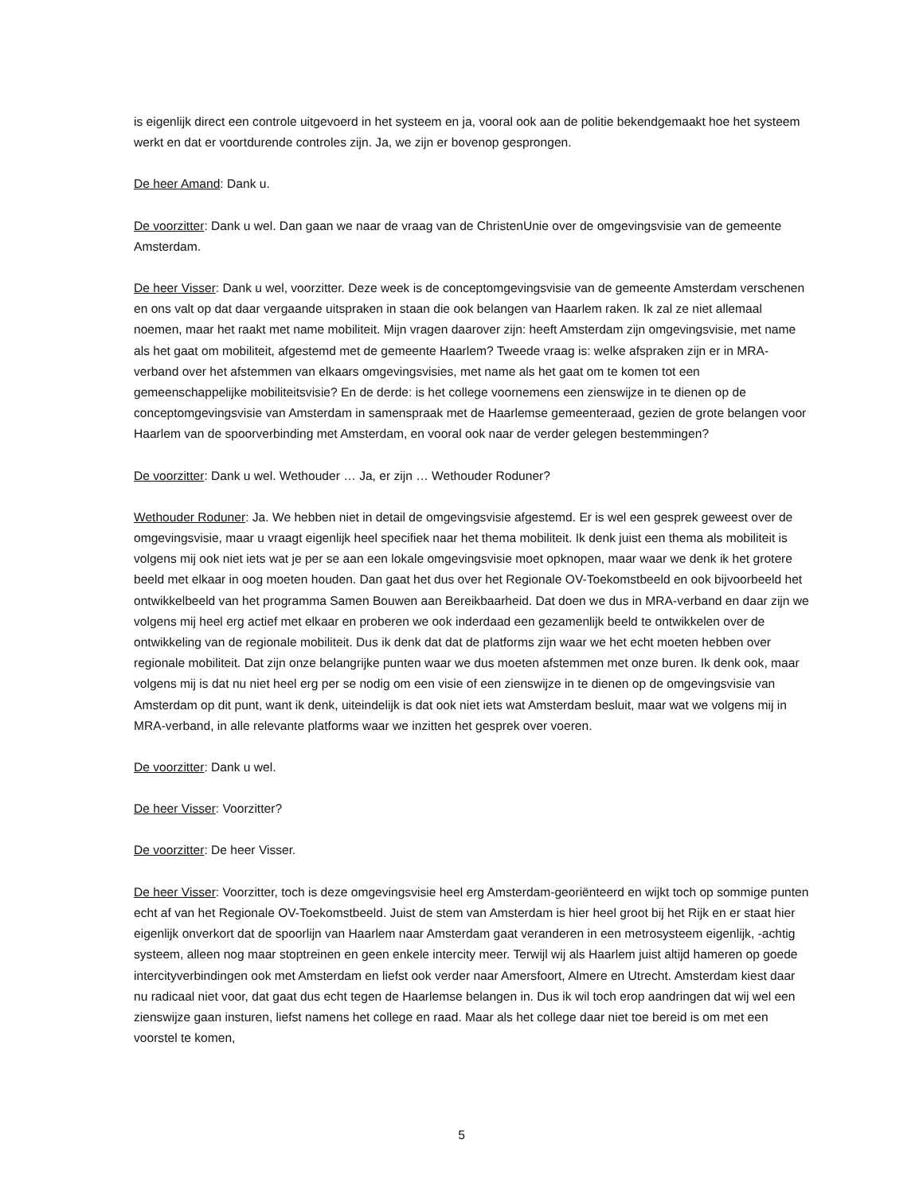is eigenlijk direct een controle uitgevoerd in het systeem en ja, vooral ook aan de politie bekendgemaakt hoe het systeem werkt en dat er voortdurende controles zijn. Ja, we zijn er bovenop gesprongen.
De heer Amand: Dank u.
De voorzitter: Dank u wel. Dan gaan we naar de vraag van de ChristenUnie over de omgevingsvisie van de gemeente Amsterdam.
De heer Visser: Dank u wel, voorzitter. Deze week is de conceptomgevingsvisie van de gemeente Amsterdam verschenen en ons valt op dat daar vergaande uitspraken in staan die ook belangen van Haarlem raken. Ik zal ze niet allemaal noemen, maar het raakt met name mobiliteit. Mijn vragen daarover zijn: heeft Amsterdam zijn omgevingsvisie, met name als het gaat om mobiliteit, afgestemd met de gemeente Haarlem? Tweede vraag is: welke afspraken zijn er in MRA-verband over het afstemmen van elkaars omgevingsvisies, met name als het gaat om te komen tot een gemeenschappelijke mobiliteitsvisie? En de derde: is het college voornemens een zienswijze in te dienen op de conceptomgevingsvisie van Amsterdam in samenspraak met de Haarlemse gemeenteraad, gezien de grote belangen voor Haarlem van de spoorverbinding met Amsterdam, en vooral ook naar de verder gelegen bestemmingen?
De voorzitter: Dank u wel. Wethouder … Ja, er zijn … Wethouder Roduner?
Wethouder Roduner: Ja. We hebben niet in detail de omgevingsvisie afgestemd. Er is wel een gesprek geweest over de omgevingsvisie, maar u vraagt eigenlijk heel specifiek naar het thema mobiliteit. Ik denk juist een thema als mobiliteit is volgens mij ook niet iets wat je per se aan een lokale omgevingsvisie moet opknopen, maar waar we denk ik het grotere beeld met elkaar in oog moeten houden. Dan gaat het dus over het Regionale OV-Toekomstbeeld en ook bijvoorbeeld het ontwikkelbeeld van het programma Samen Bouwen aan Bereikbaarheid. Dat doen we dus in MRA-verband en daar zijn we volgens mij heel erg actief met elkaar en proberen we ook inderdaad een gezamenlijk beeld te ontwikkelen over de ontwikkeling van de regionale mobiliteit. Dus ik denk dat dat de platforms zijn waar we het echt moeten hebben over regionale mobiliteit. Dat zijn onze belangrijke punten waar we dus moeten afstemmen met onze buren. Ik denk ook, maar volgens mij is dat nu niet heel erg per se nodig om een visie of een zienswijze in te dienen op de omgevingsvisie van Amsterdam op dit punt, want ik denk, uiteindelijk is dat ook niet iets wat Amsterdam besluit, maar wat we volgens mij in MRA-verband, in alle relevante platforms waar we inzitten het gesprek over voeren.
De voorzitter: Dank u wel.
De heer Visser: Voorzitter?
De voorzitter: De heer Visser.
De heer Visser: Voorzitter, toch is deze omgevingsvisie heel erg Amsterdam-georiënteerd en wijkt toch op sommige punten echt af van het Regionale OV-Toekomstbeeld. Juist de stem van Amsterdam is hier heel groot bij het Rijk en er staat hier eigenlijk onverkort dat de spoorlijn van Haarlem naar Amsterdam gaat veranderen in een metrosysteem eigenlijk, -achtig systeem, alleen nog maar stoptreinen en geen enkele intercity meer. Terwijl wij als Haarlem juist altijd hameren op goede intercityverbindingen ook met Amsterdam en liefst ook verder naar Amersfoort, Almere en Utrecht. Amsterdam kiest daar nu radicaal niet voor, dat gaat dus echt tegen de Haarlemse belangen in. Dus ik wil toch erop aandringen dat wij wel een zienswijze gaan insturen, liefst namens het college en raad. Maar als het college daar niet toe bereid is om met een voorstel te komen,
5